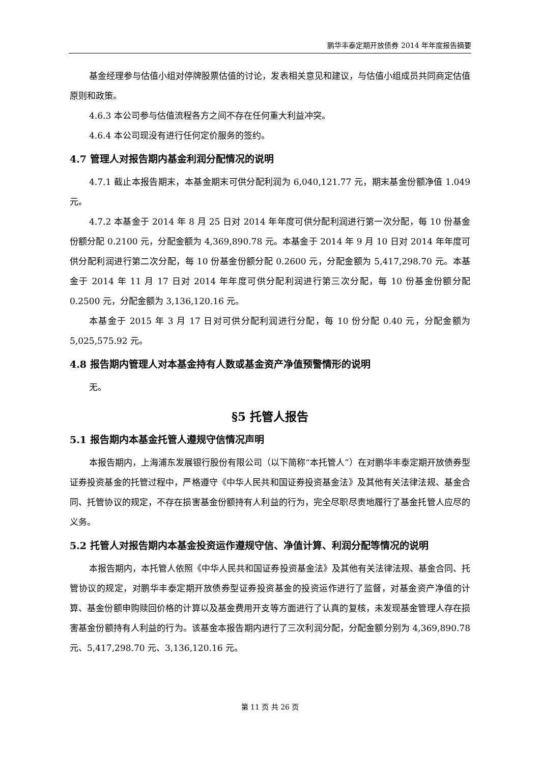鹏华丰泰定期开放债券 2014 年年度报告摘要
基金经理参与估值小组对停牌股票估值的讨论，发表相关意见和建议，与估值小组成员共同商定估值原则和政策。
4.6.3 本公司参与估值流程各方之间不存在任何重大利益冲突。
4.6.4 本公司现没有进行任何定价服务的签约。
4.7 管理人对报告期内基金利润分配情况的说明
4.7.1 截止本报告期末，本基金期末可供分配利润为 6,040,121.77 元，期末基金份额净值 1.049 元。
4.7.2 本基金于 2014 年 8 月 25 日对 2014 年年度可供分配利润进行第一次分配，每 10 份基金份额分配 0.2100 元，分配金额为 4,369,890.78 元。本基金于 2014 年 9 月 10 日对 2014 年年度可供分配利润进行第二次分配，每 10 份基金份额分配 0.2600 元，分配金额为 5,417,298.70 元。本基金于 2014 年 11 月 17 日对 2014 年年度可供分配利润进行第三次分配，每 10 份基金份额分配 0.2500 元，分配金额为 3,136,120.16 元。
本基金于 2015 年 3 月 17 日对可供分配利润进行分配，每 10 份分配 0.40 元，分配金额为 5,025,575.92 元。
4.8 报告期内管理人对本基金持有人数或基金资产净值预警情形的说明
无。
§5 托管人报告
5.1 报告期内本基金托管人遵规守信情况声明
本报告期内，上海浦东发展银行股份有限公司（以下简称“本托管人”）在对鹏华丰泰定期开放债券型证券投资基金的托管过程中，严格遵守《中华人民共和国证券投资基金法》及其他有关法律法规、基金合同、托管协议的规定，不存在损害基金份额持有人利益的行为，完全尽职尽责地履行了基金托管人应尽的义务。
5.2 托管人对报告期内本基金投资运作遵规守信、净值计算、利润分配等情况的说明
本报告期内，本托管人依照《中华人民共和国证券投资基金法》及其他有关法律法规、基金合同、托管协议的规定，对鹏华丰泰定期开放债券型证券投资基金的投资运作进行了监督，对基金资产净值的计算、基金份额申购赎回价格的计算以及基金费用开支等方面进行了认真的复核，未发现基金管理人存在损害基金份额持有人利益的行为。该基金本报告期内进行了三次利润分配，分配金额分别为 4,369,890.78 元、5,417,298.70 元、3,136,120.16 元。
第 11 页 共 26 页